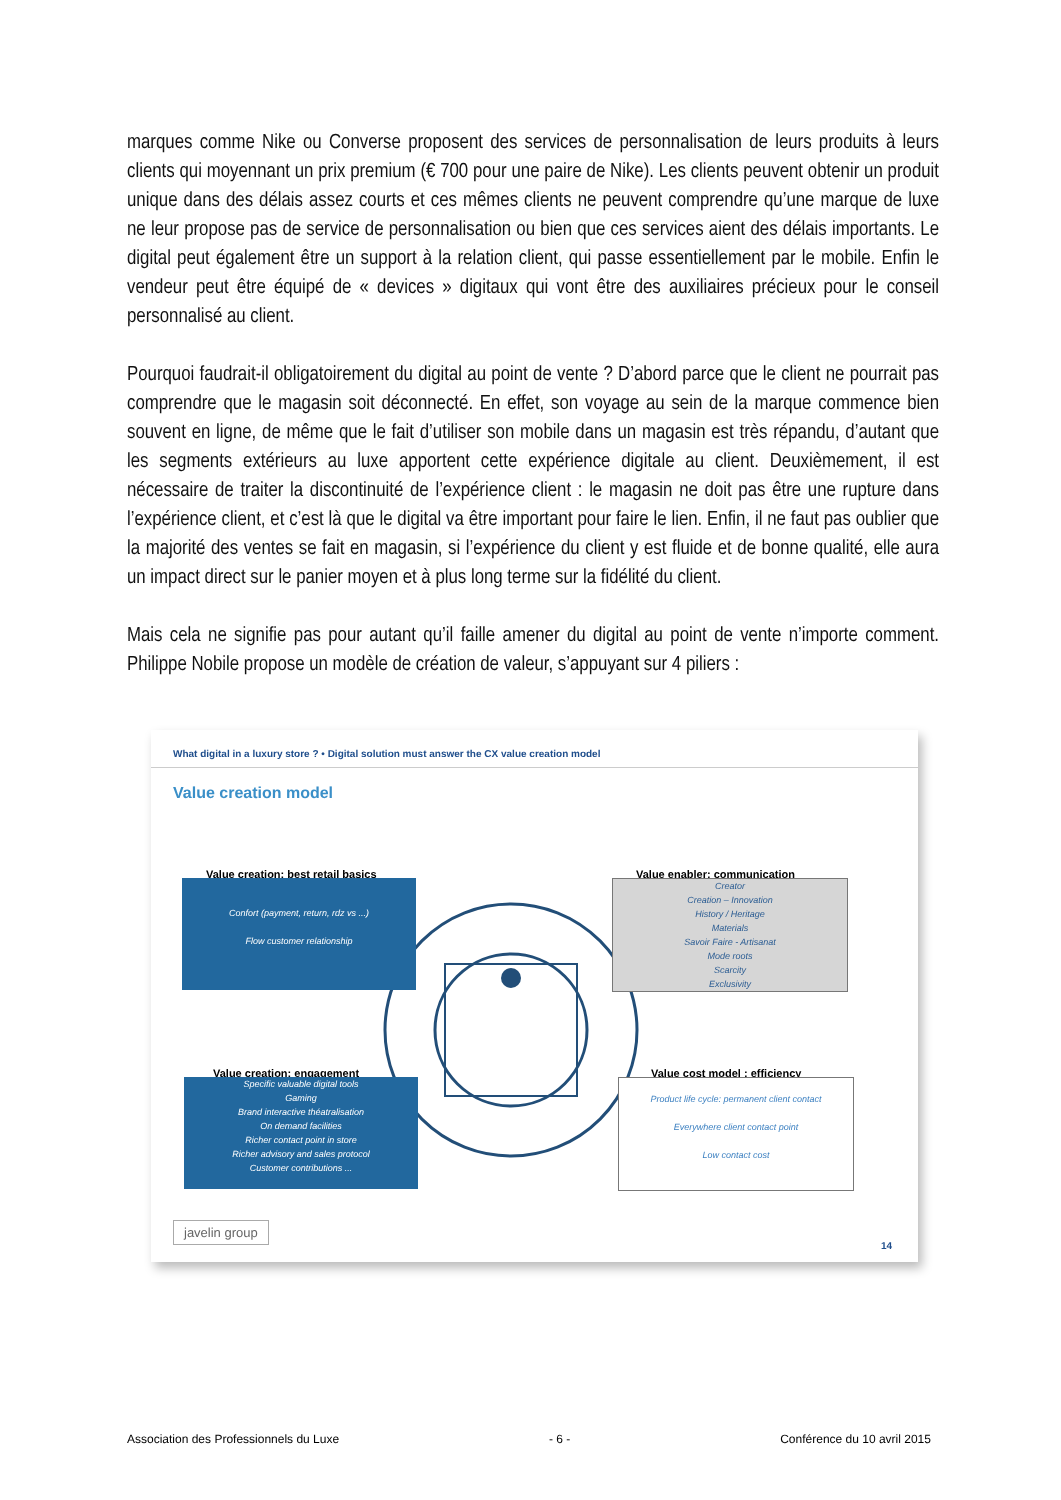marques comme Nike ou Converse proposent des services de personnalisation de leurs produits à leurs clients qui moyennant un prix premium (€ 700 pour une paire de Nike). Les clients peuvent obtenir un produit unique dans des délais assez courts et ces mêmes clients ne peuvent comprendre qu’une marque de luxe ne leur propose pas de service de personnalisation ou bien que ces services aient des délais importants. Le digital peut également être un support à la relation client, qui passe essentiellement par le mobile. Enfin le vendeur peut être équipé de « devices » digitaux qui vont être des auxiliaires précieux pour le conseil personnalisé au client.
Pourquoi faudrait-il obligatoirement du digital au point de vente ? D’abord parce que le client ne pourrait pas comprendre que le magasin soit déconnecté. En effet, son voyage au sein de la marque commence bien souvent en ligne, de même que le fait d’utiliser son mobile dans un magasin est très répandu, d’autant que les segments extérieurs au luxe apportent cette expérience digitale au client. Deuxièmement, il est nécessaire de traiter la discontinuité de l’expérience client : le magasin ne doit pas être une rupture dans l’expérience client, et c’est là que le digital va être important pour faire le lien. Enfin, il ne faut pas oublier que la majorité des ventes se fait en magasin, si l’expérience du client y est fluide et de bonne qualité, elle aura un impact direct sur le panier moyen et à plus long terme sur la fidélité du client.
Mais cela ne signifie pas pour autant qu’il faille amener du digital au point de vente n’importe comment. Philippe Nobile propose un modèle de création de valeur, s’appuyant sur 4 piliers :
What digital in a luxury store ? • Digital solution must answer the CX value creation model
Value creation model
Value creation: best retail basics
Confort (payment, return, rdz vs ...)
Flow customer relationship
Value enabler: communication
Creator
Creation – Innovation
History / Heritage
Materials
Savoir Faire - Artisanat
Mode roots
Scarcity
Exclusivity
Value creation: engagement
Specific valuable digital tools
Gaming
Brand interactive théatralisation
On demand facilities
Richer contact point in store
Richer advisory and sales protocol
Customer contributions ...
Value cost model : efficiency
Product life cycle: permanent client contact
Everywhere client contact point
Low contact cost
javelin group
14
Association des Professionnels du Luxe - 6 - Conférence du 10 avril 2015